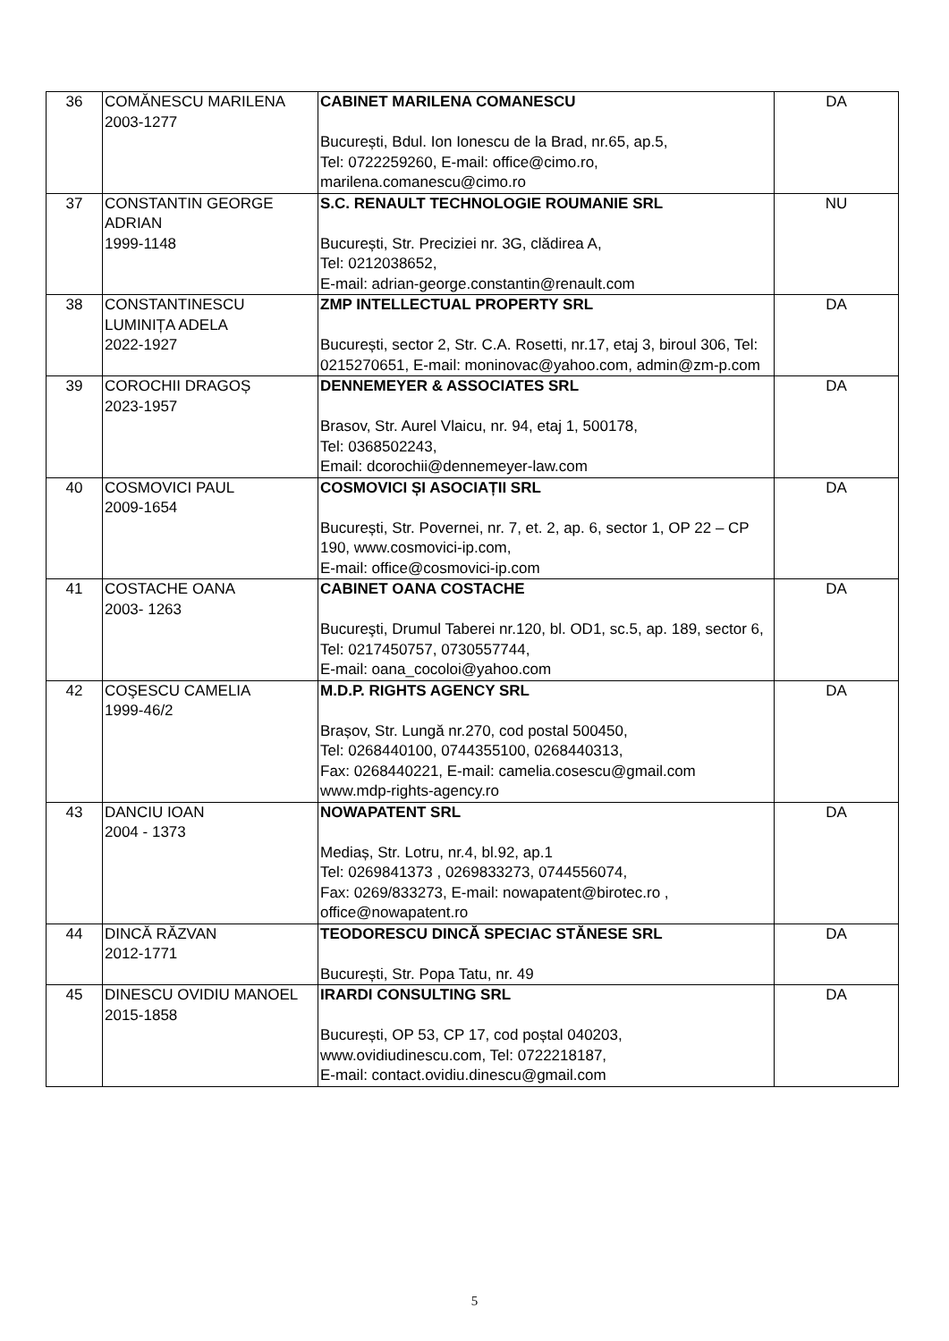| 36 | COMĂNESCU MARILENA 2003-1277 | CABINET MARILENA COMANESCU București, Bdul. Ion Ionescu de la Brad, nr.65, ap.5, Tel: 0722259260, E-mail: office@cimo.ro, marilena.comanescu@cimo.ro | DA |
| 37 | CONSTANTIN GEORGE ADRIAN 1999-1148 | S.C. RENAULT TECHNOLOGIE ROUMANIE SRL București, Str. Preciziei nr. 3G, clădirea A, Tel: 0212038652, E-mail: adrian-george.constantin@renault.com | NU |
| 38 | CONSTANTINESCU LUMINIȚA ADELA 2022-1927 | ZMP INTELLECTUAL PROPERTY SRL București, sector 2, Str. C.A. Rosetti, nr.17, etaj 3, biroul 306, Tel: 0215270651, E-mail: moninovac@yahoo.com, admin@zm-p.com | DA |
| 39 | COROCHII DRAGOȘ 2023-1957 | DENNEMEYER & ASSOCIATES SRL Brasov, Str. Aurel Vlaicu, nr. 94, etaj 1, 500178, Tel: 0368502243, Email: dcorochii@dennemeyer-law.com | DA |
| 40 | COSMOVICI PAUL 2009-1654 | COSMOVICI ȘI ASOCIAȚII SRL București, Str. Povernei, nr. 7, et. 2, ap. 6, sector 1, OP 22 – CP 190, www.cosmovici-ip.com, E-mail: office@cosmovici-ip.com | DA |
| 41 | COSTACHE OANA 2003- 1263 | CABINET OANA COSTACHE Bucureşti, Drumul Taberei nr.120, bl. OD1, sc.5, ap. 189, sector 6, Tel: 0217450757, 0730557744, E-mail: oana_cocoloi@yahoo.com | DA |
| 42 | COŞESCU CAMELIA 1999-46/2 | M.D.P. RIGHTS AGENCY SRL Brașov, Str. Lungă nr.270, cod postal 500450, Tel: 0268440100, 0744355100, 0268440313, Fax: 0268440221, E-mail: camelia.cosescu@gmail.com www.mdp-rights-agency.ro | DA |
| 43 | DANCIU IOAN 2004 - 1373 | NOWAPATENT SRL Mediaș, Str. Lotru, nr.4, bl.92, ap.1 Tel: 0269841373 , 0269833273, 0744556074, Fax: 0269/833273, E-mail: nowapatent@birotec.ro , office@nowapatent.ro | DA |
| 44 | DINCĂ RĂZVAN 2012-1771 | TEODORESCU DINCĂ SPECIAC STĂNESE SRL București, Str. Popa Tatu, nr. 49 | DA |
| 45 | DINESCU OVIDIU MANOEL 2015-1858 | IRARDI CONSULTING SRL București, OP 53, CP 17, cod poștal 040203, www.ovidiudinescu.com, Tel: 0722218187, E-mail: contact.ovidiu.dinescu@gmail.com | DA |
5